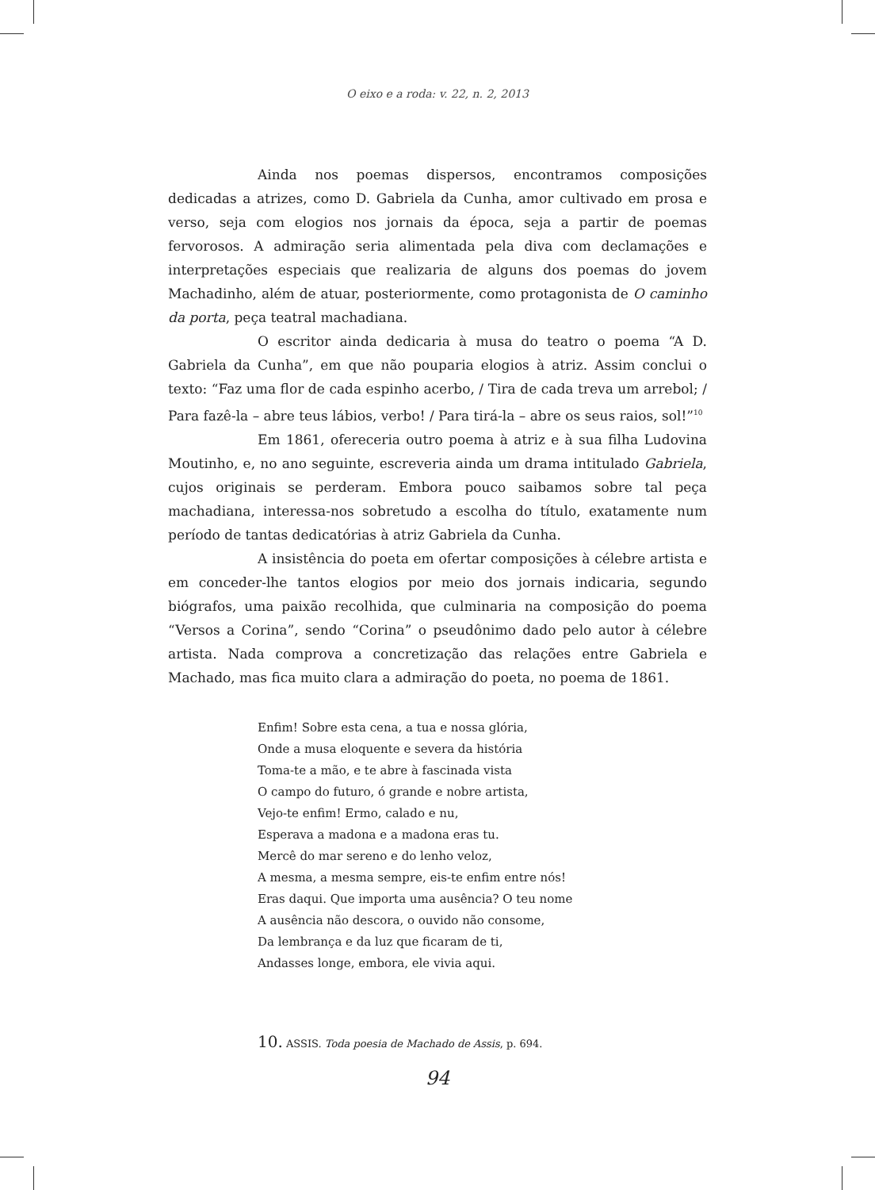O eixo e a roda: v. 22, n. 2, 2013
Ainda nos poemas dispersos, encontramos composições dedicadas a atrizes, como D. Gabriela da Cunha, amor cultivado em prosa e verso, seja com elogios nos jornais da época, seja a partir de poemas fervorosos. A admiração seria alimentada pela diva com declamações e interpretações especiais que realizaria de alguns dos poemas do jovem Machadinho, além de atuar, posteriormente, como protagonista de O caminho da porta, peça teatral machadiana.
O escritor ainda dedicaria à musa do teatro o poema “A D. Gabriela da Cunha”, em que não pouparia elogios à atriz. Assim conclui o texto: “Faz uma flor de cada espinho acerbo, / Tira de cada treva um arrebol; / Para fazê-la – abre teus lábios, verbo! / Para tirá-la – abre os seus raios, sol!”<sup>10</sup>
Em 1861, ofereceria outro poema à atriz e à sua filha Ludovina Moutinho, e, no ano seguinte, escreveria ainda um drama intitulado Gabriela, cujos originais se perderam. Embora pouco saibamos sobre tal peça machadiana, interessa-nos sobretudo a escolha do título, exatamente num período de tantas dedicatórias à atriz Gabriela da Cunha.
A insistência do poeta em ofertar composições à célebre artista e em conceder-lhe tantos elogios por meio dos jornais indicaria, segundo biógrafos, uma paixão recolhida, que culminaria na composição do poema “Versos a Corina”, sendo “Corina” o pseudônimo dado pelo autor à célebre artista. Nada comprova a concretização das relações entre Gabriela e Machado, mas fica muito clara a admiração do poeta, no poema de 1861.
Enfim! Sobre esta cena, a tua e nossa glória,
Onde a musa eloquente e severa da história
Toma-te a mão, e te abre à fascinada vista
O campo do futuro, ó grande e nobre artista,
Vejo-te enfim! Ermo, calado e nu,
Esperava a madona e a madona eras tu.
Mercê do mar sereno e do lenho veloz,
A mesma, a mesma sempre, eis-te enfim entre nós!
Eras daqui. Que importa uma ausência? O teu nome
A ausência não descora, o ouvido não consome,
Da lembrança e da luz que ficaram de ti,
Andasses longe, embora, ele vivia aqui.
10. ASSIS. Toda poesia de Machado de Assis, p. 694.
94